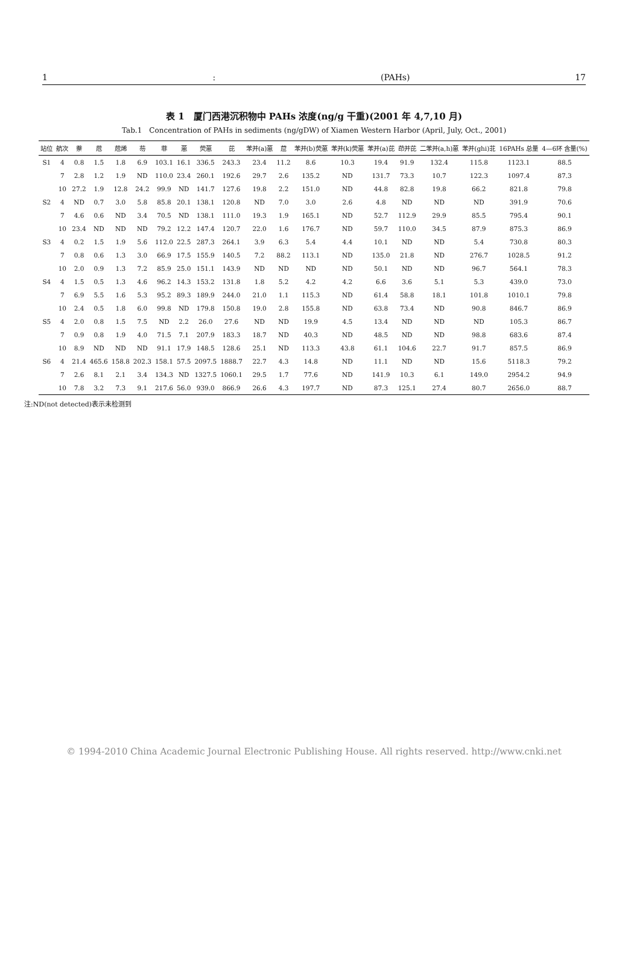1: (PAHs) 17
表 1　厦门西港沉积物中 PAHs 浓度(ng/g 干重)(2001 年 4,7,10 月)
Tab.1　Concentration of PAHs in sediments (ng/gDW) of Xiamen Western Harbor (April, July, Oct., 2001)
| 站位 | 航次 | 萘 | 苊 | 苊烯 | 芴 | 菲 | 蒽 | 荧蒽 | 芘 | 苯并(a)蒽 | 䓛 | 苯并(b)荧蒽 | 苯并(k)荧蒽 | 苯并(a)芘 | 茚并芘 | 二苯并(a,h)蒽 | 苯并(ghi)苝 | 16PAHs 总量 | 4—6环 含量(%) |
| --- | --- | --- | --- | --- | --- | --- | --- | --- | --- | --- | --- | --- | --- | --- | --- | --- | --- | --- | --- |
| S1 | 4 | 0.8 | 1.5 | 1.8 | 6.9 | 103.1 | 16.1 | 336.5 | 243.3 | 23.4 | 11.2 | 8.6 | 10.3 | 19.4 | 91.9 | 132.4 | 115.8 | 1123.1 | 88.5 |
| | 7 | 2.8 | 1.2 | 1.9 | ND | 110.0 | 23.4 | 260.1 | 192.6 | 29.7 | 2.6 | 135.2 | ND | 131.7 | 73.3 | 10.7 | 122.3 | 1097.4 | 87.3 |
| | 10 | 27.2 | 1.9 | 12.8 | 24.2 | 99.9 | ND | 141.7 | 127.6 | 19.8 | 2.2 | 151.0 | ND | 44.8 | 82.8 | 19.8 | 66.2 | 821.8 | 79.8 |
| S2 | 4 | ND | 0.7 | 3.0 | 5.8 | 85.8 | 20.1 | 138.1 | 120.8 | ND | 7.0 | 3.0 | 2.6 | 4.8 | ND | ND | ND | 391.9 | 70.6 |
| | 7 | 4.6 | 0.6 | ND | 3.4 | 70.5 | ND | 138.1 | 111.0 | 19.3 | 1.9 | 165.1 | ND | 52.7 | 112.9 | 29.9 | 85.5 | 795.4 | 90.1 |
| | 10 | 23.4 | ND | ND | ND | 79.2 | 12.2 | 147.4 | 120.7 | 22.0 | 1.6 | 176.7 | ND | 59.7 | 110.0 | 34.5 | 87.9 | 875.3 | 86.9 |
| S3 | 4 | 0.2 | 1.5 | 1.9 | 5.6 | 112.0 | 22.5 | 287.3 | 264.1 | 3.9 | 6.3 | 5.4 | 4.4 | 10.1 | ND | ND | 5.4 | 730.8 | 80.3 |
| | 7 | 0.8 | 0.6 | 1.3 | 3.0 | 66.9 | 17.5 | 155.9 | 140.5 | 7.2 | 88.2 | 113.1 | ND | 135.0 | 21.8 | ND | 276.7 | 1028.5 | 91.2 |
| | 10 | 2.0 | 0.9 | 1.3 | 7.2 | 85.9 | 25.0 | 151.1 | 143.9 | ND | ND | ND | ND | 50.1 | ND | ND | 96.7 | 564.1 | 78.3 |
| S4 | 4 | 1.5 | 0.5 | 1.3 | 4.6 | 96.2 | 14.3 | 153.2 | 131.8 | 1.8 | 5.2 | 4.2 | 4.2 | 6.6 | 3.6 | 5.1 | 5.3 | 439.0 | 73.0 |
| | 7 | 6.9 | 5.5 | 1.6 | 5.3 | 95.2 | 89.3 | 189.9 | 244.0 | 21.0 | 1.1 | 115.3 | ND | 61.4 | 58.8 | 18.1 | 101.8 | 1010.1 | 79.8 |
| | 10 | 2.4 | 0.5 | 1.8 | 6.0 | 99.8 | ND | 179.8 | 150.8 | 19.0 | 2.8 | 155.8 | ND | 63.8 | 73.4 | ND | 90.8 | 846.7 | 86.9 |
| S5 | 4 | 2.0 | 0.8 | 1.5 | 7.5 | ND | 2.2 | 26.0 | 27.6 | ND | ND | 19.9 | 4.5 | 13.4 | ND | ND | ND | 105.3 | 86.7 |
| | 7 | 0.9 | 0.8 | 1.9 | 4.0 | 71.5 | 7.1 | 207.9 | 183.3 | 18.7 | ND | 40.3 | ND | 48.5 | ND | ND | 98.8 | 683.6 | 87.4 |
| | 10 | 8.9 | ND | ND | ND | 91.1 | 17.9 | 148.5 | 128.6 | 25.1 | ND | 113.3 | 43.8 | 61.1 | 104.6 | 22.7 | 91.7 | 857.5 | 86.9 |
| S6 | 4 | 21.4 | 465.6 | 158.8 | 202.3 | 158.1 | 57.5 | 2097.5 | 1888.7 | 22.7 | 4.3 | 14.8 | ND | 11.1 | ND | ND | 15.6 | 5118.3 | 79.2 |
| | 7 | 2.6 | 8.1 | 2.1 | 3.4 | 134.3 | ND | 1327.5 | 1060.1 | 29.5 | 1.7 | 77.6 | ND | 141.9 | 10.3 | 6.1 | 149.0 | 2954.2 | 94.9 |
| | 10 | 7.8 | 3.2 | 7.3 | 9.1 | 217.6 | 56.0 | 939.0 | 866.9 | 26.6 | 4.3 | 197.7 | ND | 87.3 | 125.1 | 27.4 | 80.7 | 2656.0 | 88.7 |
注:ND(not detected)表示未检测到
© 1994-2010 China Academic Journal Electronic Publishing House. All rights reserved. http://www.cnki.net